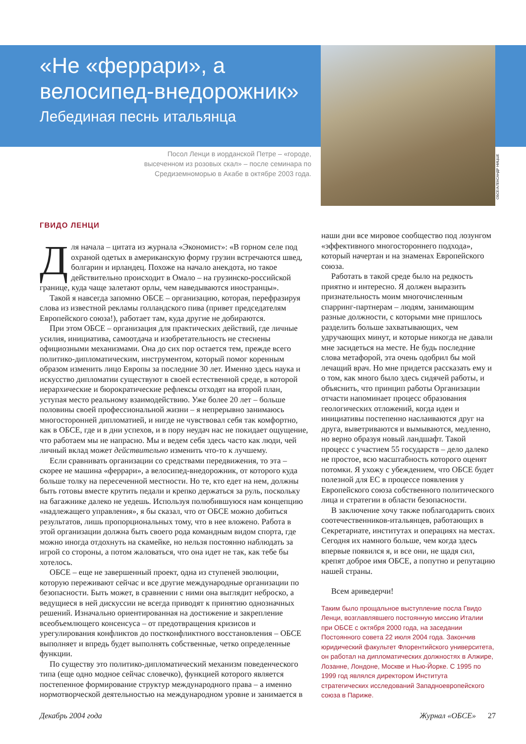ОБСЕ/АЛЕКСАНДР НИЦШЕ
«Не «феррари», а велосипед-внедорожник»
Лебединая песнь итальянца
Посол Ленци в иорданской Петре – «городе, высеченном из розовых скал» – после семинара по Средиземноморью в Акабе в октябре 2003 года.
ГВИДО ЛЕНЦИ
Для начала – цитата из журнала «Экономист»: «В горном селе под охраной одетых в американскую форму грузин встречаются швед, болгарин и ирландец. Похоже на начало анекдота, но такое действительно происходит в Омало – на грузинско-российской границе, куда чаще залетают орлы, чем наведываются иностранцы».
Такой я навсегда запомню ОБСЕ – организацию, которая, перефразируя слова из известной рекламы голландского пива (привет председателям Европейского союза!), работает там, куда другие не добираются.
При этом ОБСЕ – организация для практических действий, где личные усилия, инициатива, самоотдача и изобретательность не стеснены официозными механизмами. Она до сих пор остается тем, прежде всего политико-дипломатическим, инструментом, который помог коренным образом изменить лицо Европы за последние 30 лет. Именно здесь наука и искусство дипломатии существуют в своей естественной среде, в которой иерархические и бюрократические рефлексы отходят на второй план, уступая место реальному взаимодействию. Уже более 20 лет – больше половины своей профессиональной жизни – я непрерывно занимаюсь многосторонней дипломатией, и нигде не чувствовал себя так комфортно, как в ОБСЕ, где и в дни успехов, и в пору неудач нас не покидает ощущение, что работаем мы не напрасно. Мы и ведем себя здесь часто как люди, чей личный вклад может действительно изменить что-то к лучшему.
Если сравнивать организации со средствами передвижения, то эта – скорее не машина «феррари», а велосипед-внедорожник, от которого куда больше толку на пересеченной местности. Но те, кто едет на нем, должны быть готовы вместе крутить педали и крепко держаться за руль, поскольку на багажнике далеко не уедешь. Используя полюбившуюся нам концепцию «надлежащего управления», я бы сказал, что от ОБСЕ можно добиться результатов, лишь пропорциональных тому, что в нее вложено. Работа в этой организации должна быть своего рода командным видом спорта, где можно иногда отдохнуть на скамейке, но нельзя постоянно наблюдать за игрой со стороны, а потом жаловаться, что она идет не так, как тебе бы хотелось.
ОБСЕ – еще не завершенный проект, одна из ступеней эволюции, которую переживают сейчас и все другие международные организации по безопасности. Быть может, в сравнении с ними она выглядит неброско, а ведущиеся в ней дискуссии не всегда приводят к принятию однозначных решений. Изначально ориентированная на достижение и закрепление всеобъемлющего консенсуса – от предотвращения кризисов и урегулирования конфликтов до постконфликтного восстановления – ОБСЕ выполняет и впредь будет выполнять собственные, четко определенные функции.
По существу это политико-дипломатический механизм поведенческого типа (еще одно модное сейчас словечко), функцией которого является постепенное формирование структур международного права – а именно нормотворческой деятельностью на международном уровне и занимается в
наши дни все мировое сообщество под лозунгом «эффективного многостороннего подхода», который начертан и на знаменах Европейского союза.
Работать в такой среде было на редкость приятно и интересно. Я должен выразить признательность моим многочисленным спарринг-партнерам – людям, занимающим разные должности, с которыми мне пришлось разделить больше захватывающих, чем удручающих минут, и которые никогда не давали мне засидеться на месте. Не будь последние слова метафорой, эта очень одобрил бы мой лечащий врач. Но мне придется рассказать ему и о том, как много было здесь сидячей работы, и объяснить, что принцип работы Организации отчасти напоминает процесс образования геологических отложений, когда идеи и инициативы постепенно наслаиваются друг на друга, выветриваются и вымываются, медленно, но верно образуя новый ландшафт. Такой процесс с участием 55 государств – дело далеко не простое, всю масштабность которого оценят потомки. Я ухожу с убеждением, что ОБСЕ будет полезной для ЕС в процессе появления у Европейского союза собственного политического лица и стратегии в области безопасности.
В заключение хочу также поблагодарить своих соотечественников-итальянцев, работающих в Секретариате, институтах и операциях на местах. Сегодня их намного больше, чем когда здесь впервые появился я, и все они, не щадя сил, крепят доброе имя ОБСЕ, а попутно и репутацию нашей страны.
Всем ариведерчи!
Таким было прощальное выступление посла Гвидо Ленци, возглавлявшего постоянную миссию Италии при ОБСЕ с октября 2000 года, на заседании Постоянного совета 22 июля 2004 года. Закончив юридический факультет Флорентийского университета, он работал на дипломатических должностях в Алжире, Лозанне, Лондоне, Москве и Нью-Йорке. С 1995 по 1999 год являлся директором Института стратегических исследований Западноевропейского союза в Париже.
Декабрь 2004 года Журнал «ОБСЕ» 27